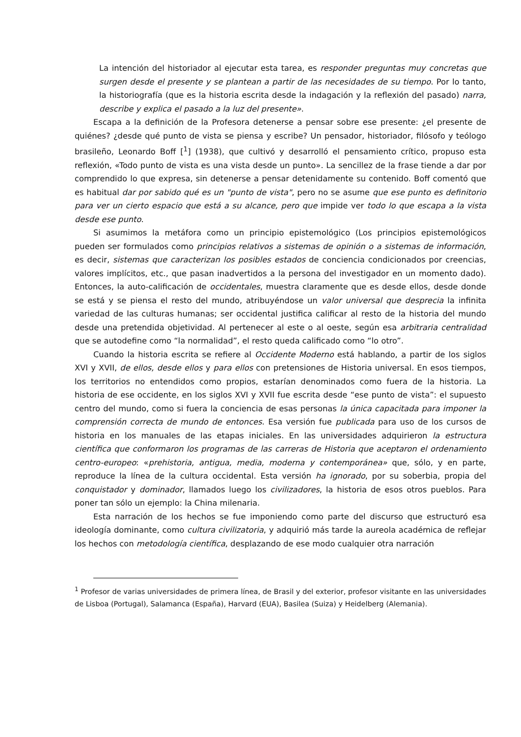La intención del historiador al ejecutar esta tarea, es responder preguntas muy concretas que surgen desde el presente y se plantean a partir de las necesidades de su tiempo. Por lo tanto, la historiografía (que es la historia escrita desde la indagación y la reflexión del pasado) narra, describe y explica el pasado a la luz del presente».
Escapa a la definición de la Profesora detenerse a pensar sobre ese presente: ¿el presente de quiénes? ¿desde qué punto de vista se piensa y escribe? Un pensador, historiador, filósofo y teólogo brasileño, Leonardo Boff [<sup>1</sup>] (1938), que cultivó y desarrolló el pensamiento crítico, propuso esta reflexión, «Todo punto de vista es una vista desde un punto». La sencillez de la frase tiende a dar por comprendido lo que expresa, sin detenerse a pensar detenidamente su contenido. Boff comentó que es habitual dar por sabido qué es un "punto de vista", pero no se asume que ese punto es definitorio para ver un cierto espacio que está a su alcance, pero que impide ver todo lo que escapa a la vista desde ese punto.
Si asumimos la metáfora como un principio epistemológico (Los principios epistemológicos pueden ser formulados como principios relativos a sistemas de opinión o a sistemas de información, es decir, sistemas que caracterizan los posibles estados de conciencia condicionados por creencias, valores implícitos, etc., que pasan inadvertidos a la persona del investigador en un momento dado). Entonces, la auto-calificación de occidentales, muestra claramente que es desde ellos, desde donde se está y se piensa el resto del mundo, atribuyéndose un valor universal que desprecia la infinita variedad de las culturas humanas; ser occidental justifica calificar al resto de la historia del mundo desde una pretendida objetividad. Al pertenecer al este o al oeste, según esa arbitraria centralidad que se autodefine como “la normalidad”, el resto queda calificado como “lo otro”.
Cuando la historia escrita se refiere al Occidente Moderno está hablando, a partir de los siglos XVI y XVII, de ellos, desde ellos y para ellos con pretensiones de Historia universal. En esos tiempos, los territorios no entendidos como propios, estarían denominados como fuera de la historia. La historia de ese occidente, en los siglos XVI y XVII fue escrita desde “ese punto de vista”: el supuesto centro del mundo, como si fuera la conciencia de esas personas la única capacitada para imponer la comprensión correcta de mundo de entonces. Esa versión fue publicada para uso de los cursos de historia en los manuales de las etapas iniciales. En las universidades adquirieron la estructura científica que conformaron los programas de las carreras de Historia que aceptaron el ordenamiento centro-europeo: «prehistoria, antigua, media, moderna y contemporánea» que, sólo, y en parte, reproduce la línea de la cultura occidental. Esta versión ha ignorado, por su soberbia, propia del conquistador y dominador, llamados luego los civilizadores, la historia de esos otros pueblos. Para poner tan sólo un ejemplo: la China milenaria.
Esta narración de los hechos se fue imponiendo como parte del discurso que estructuró esa ideología dominante, como cultura civilizatoria, y adquirió más tarde la aureola académica de reflejar los hechos con metodología científica, desplazando de ese modo cualquier otra narración
<sup>1</sup> Profesor de varias universidades de primera línea, de Brasil y del exterior, profesor visitante en las universidades de Lisboa (Portugal), Salamanca (España), Harvard (EUA), Basilea (Suiza) y Heidelberg (Alemania).